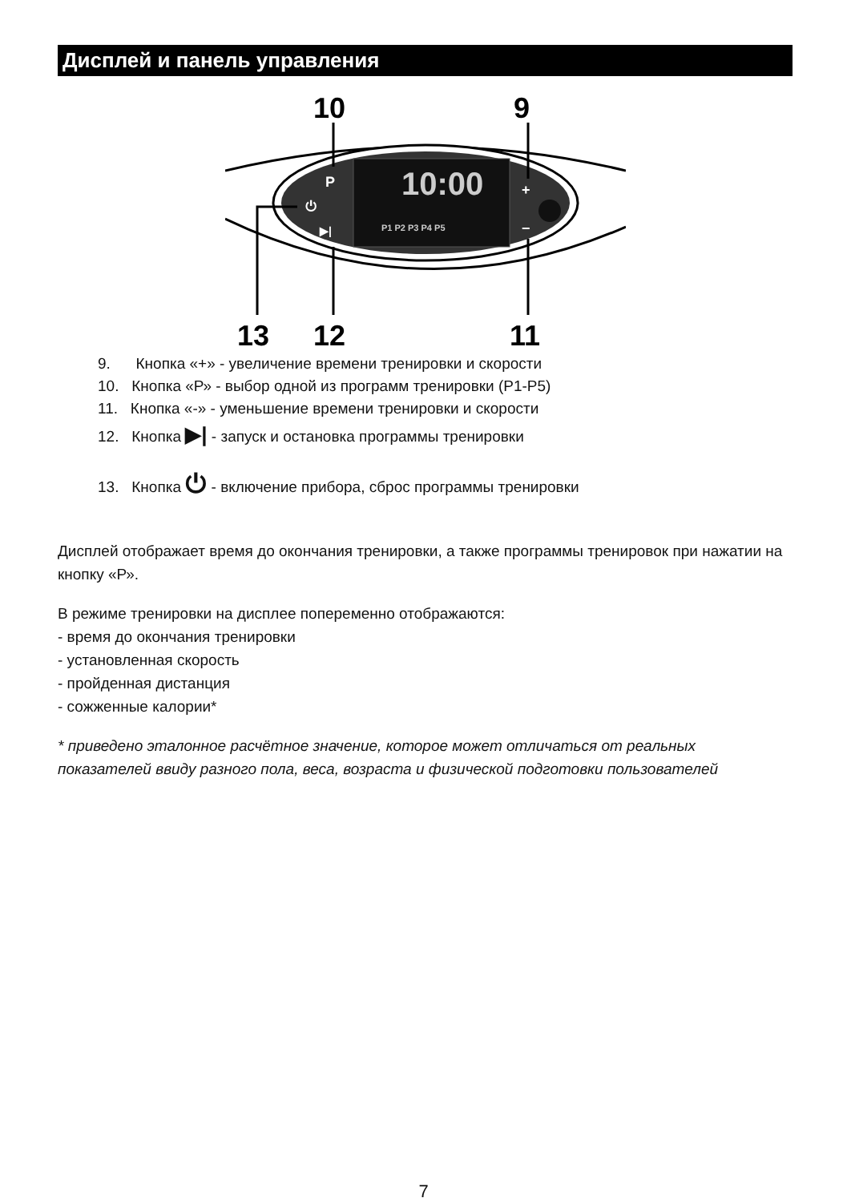Дисплей и панель управления
10
9
10:00
P
⏻
▶|
P1 P2 P3 P4 P5
+
−
13
12
11
9. Кнопка «+» - увеличение времени тренировки и скорости
10. Кнопка «Р» - выбор одной из программ тренировки (Р1-Р5)
11. Кнопка «-» - уменьшение времени тренировки и скорости
12. Кнопка ▶| - запуск и остановка программы тренировки
13. Кнопка ⏻ - включение прибора, сброс программы тренировки
Дисплей отображает время до окончания тренировки, а также программы тренировок при нажатии на кнопку «Р».
В режиме тренировки на дисплее попеременно отображаются:
- время до окончания тренировки
- установленная скорость
- пройденная дистанция
- сожженные калории*
* приведено эталонное расчётное значение, которое может отличаться от реальных показателей ввиду разного пола, веса, возраста и физической подготовки пользователей
7